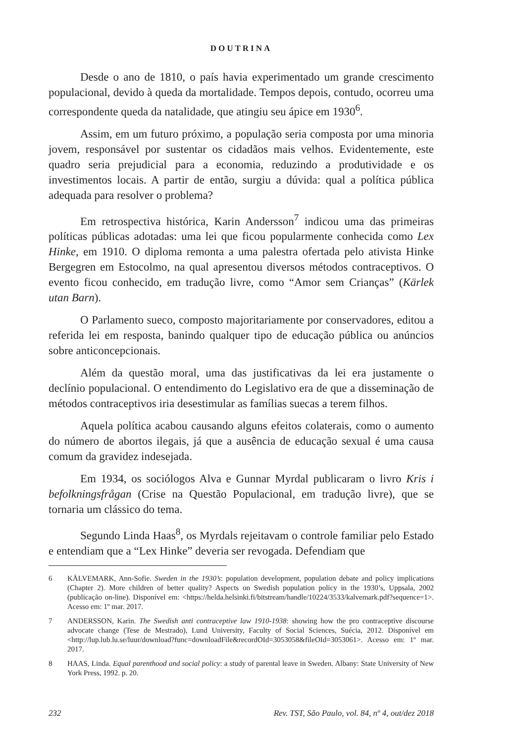DOUTRINA
Desde o ano de 1810, o país havia experimentado um grande crescimento populacional, devido à queda da mortalidade. Tempos depois, contudo, ocorreu uma correspondente queda da natalidade, que atingiu seu ápice em 1930<sup>6</sup>.
Assim, em um futuro próximo, a população seria composta por uma minoria jovem, responsável por sustentar os cidadãos mais velhos. Evidentemente, este quadro seria prejudicial para a economia, reduzindo a produtividade e os investimentos locais. A partir de então, surgiu a dúvida: qual a política pública adequada para resolver o problema?
Em retrospectiva histórica, Karin Andersson<sup>7</sup> indicou uma das primeiras políticas públicas adotadas: uma lei que ficou popularmente conhecida como Lex Hinke, em 1910. O diploma remonta a uma palestra ofertada pelo ativista Hinke Bergegren em Estocolmo, na qual apresentou diversos métodos contraceptivos. O evento ficou conhecido, em tradução livre, como “Amor sem Crianças” (Kärlek utan Barn).
O Parlamento sueco, composto majoritariamente por conservadores, editou a referida lei em resposta, banindo qualquer tipo de educação pública ou anúncios sobre anticoncepcionais.
Além da questão moral, uma das justificativas da lei era justamente o declínio populacional. O entendimento do Legislativo era de que a disseminação de métodos contraceptivos iria desestimular as famílias suecas a terem filhos.
Aquela política acabou causando alguns efeitos colaterais, como o aumento do número de abortos ilegais, já que a ausência de educação sexual é uma causa comum da gravidez indesejada.
Em 1934, os sociólogos Alva e Gunnar Myrdal publicaram o livro Kris i befolkningsfrågan (Crise na Questão Populacional, em tradução livre), que se tornaria um clássico do tema.
Segundo Linda Haas<sup>8</sup>, os Myrdals rejeitavam o controle familiar pelo Estado e entendiam que a “Lex Hinke” deveria ser revogada. Defendiam que
6 KÄLVEMARK, Ann-Sofie. Sweden in the 1930’s: population development, population debate and policy implications (Chapter 2). More children of better quality? Aspects on Swedish population policy in the 1930’s, Uppsala, 2002 (publicação on-line). Disponível em: <https://helda.helsinki.fi/bitstream/handle/10224/3533/kalvemark.pdf?sequence=1>. Acesso em: 1º mar. 2017.
7 ANDERSSON, Karin. The Swedish anti contraceptive law 1910-1938: showing how the pro contraceptive discourse advocate change (Tese de Mestrado), Lund University, Faculty of Social Sciences, Suécia, 2012. Disponível em <http://lup.lub.lu.se/luur/download?func=downloadFile&recordOId=3053058&fileOId=3053061>. Acesso em: 1º mar. 2017.
8 HAAS, Linda. Equal parenthood and social policy: a study of parental leave in Sweden. Albany: State University of New York Press, 1992. p. 20.
232 Rev. TST, São Paulo, vol. 84, nº 4, out/dez 2018